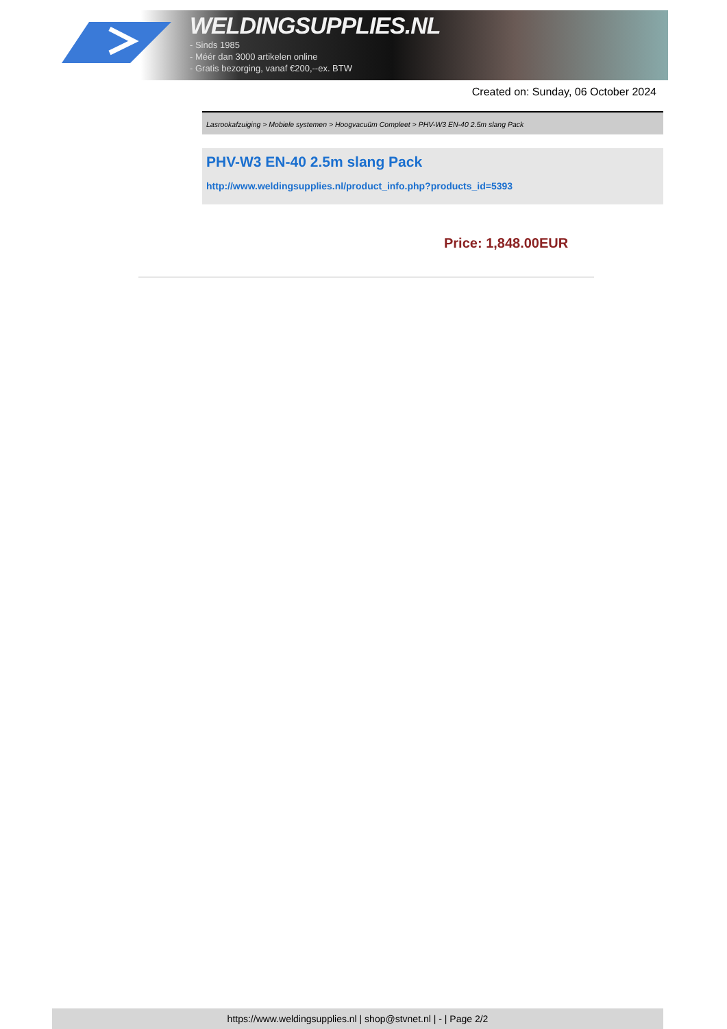WELDINGSUPPLIES.NL
- Sinds 1985
- Méér dan 3000 artikelen online
- Gratis bezorging, vanaf €200,--ex. BTW
Created on: Sunday, 06 October 2024
Lasrookafzuiging > Mobiele systemen > Hoogvacuüm Compleet > PHV-W3 EN-40 2.5m slang Pack
PHV-W3 EN-40 2.5m slang Pack
http://www.weldingsupplies.nl/product_info.php?products_id=5393
Price: 1,848.00EUR
https://www.weldingsupplies.nl | shop@stvnet.nl | - | Page 2/2